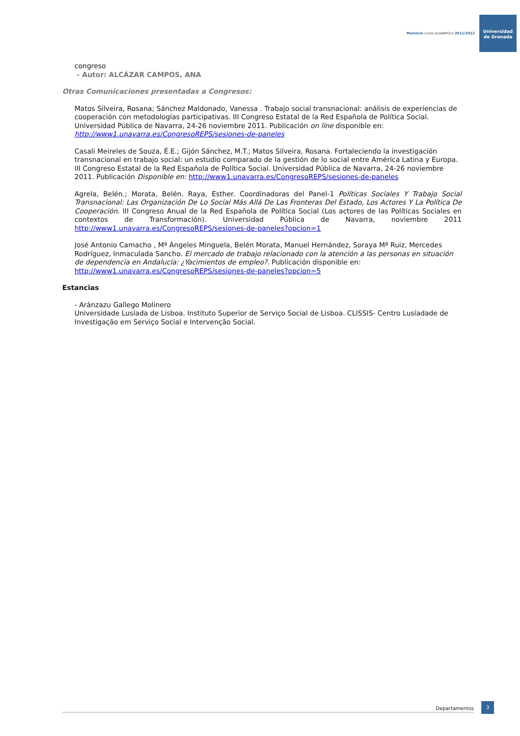Memoria curso académico 2011/2012
Universidad
de Granada
congreso
- Autor: ALCÁZAR CAMPOS, ANA
Otras Comunicaciones presentadas a Congresos:
Matos Silveira, Rosana; Sánchez Maldonado, Vanessa . Trabajo social transnacional: análisis de experiencias de cooperación con metodologías participativas. III Congreso Estatal de la Red Española de Política Social. Universidad Pública de Navarra, 24-26 noviembre 2011. Publicación on line disponible en: http://www1.unavarra.es/CongresoREPS/sesiones-de-paneles
Casali Meireles de Souza, É.E.; Gijón Sánchez, M.T.; Matos Silveira, Rosana. Fortaleciendo la investigación transnacional en trabajo social: un estudio comparado de la gestión de lo social entre América Latina y Europa. III Congreso Estatal de la Red Española de Política Social. Universidad Pública de Navarra, 24-26 noviembre 2011. Publicación Disponible en: http://www1.unavarra.es/CongresoREPS/sesiones-de-paneles
Agrela, Belén.; Morata, Belén. Raya, Esther. Coordinadoras del Panel-1 Políticas Sociales Y Trabajo Social Transnacional: Las Organización De Lo Social Más Allá De Las Fronteras Del Estado, Los Actores Y La Política De Cooperación. III Congreso Anual de la Red Española de Política Social (Los actores de las Políticas Sociales en contextos de Transformación). Universidad Pública de Navarra, noviembre 2011 http://www1.unavarra.es/CongresoREPS/sesiones-de-paneles?opcion=1
José Antonio Camacho , Mª Ángeles Minguela, Belén Morata, Manuel Hernández, Soraya Mª Ruiz, Mercedes Rodríguez, Inmaculada Sancho. El mercado de trabajo relacionado con la atención a las personas en situación de dependencia en Andalucía: ¿Yacimientos de empleo?. Publicación disponible en: http://www1.unavarra.es/CongresoREPS/sesiones-de-paneles?opcion=5
Estancias
- Aránzazu Gallego Molinero
Universidade Lusíada de Lisboa. Instituto Superior de Serviço Social de Lisboa. CLISSIS- Centro Lusíadade de Investigação em Serviço Social e Intervenção Social.
Departamentos
3